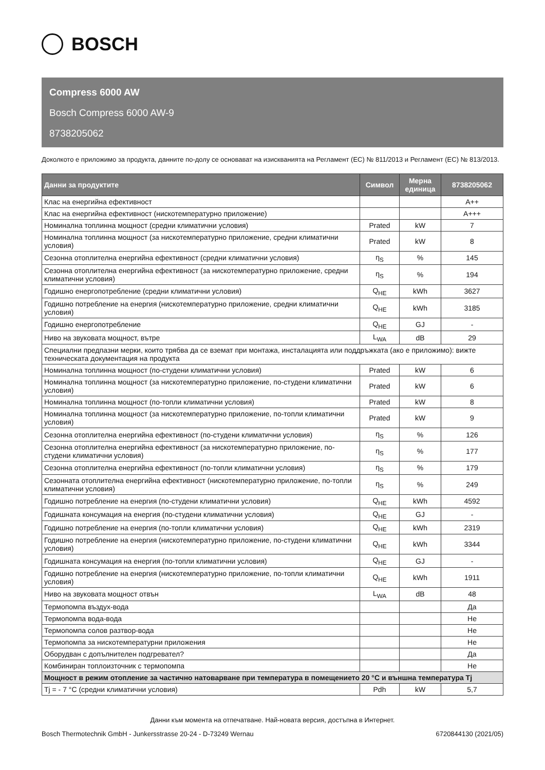BOSCH
Compress 6000 AW
Bosch Compress 6000 AW-9
8738205062
Доколкото е приложимо за продукта, данните по-долу се основават на изискванията на Регламент (ЕС) № 811/2013 и Регламент (ЕС) № 813/2013.
| Данни за продуктите | Символ | Мерна единица | 8738205062 |
| --- | --- | --- | --- |
| Клас на енергийна ефективност | | | A++ |
| Клас на енергийна ефективност (нискотемпературно приложение) | | | A+++ |
| Номинална топлинна мощност (средни климатични условия) | Prated | kW | 7 |
| Номинална топлинна мощност (за нискотемпературно приложение, средни климатични условия) | Prated | kW | 8 |
| Сезонна отоплителна енергийна ефективност (средни климатични условия) | η<sub>S</sub> | % | 145 |
| Сезонна отоплителна енергийна ефективност (за нискотемпературно приложение, средни климатични условия) | η<sub>S</sub> | % | 194 |
| Годишно енергопотребление (средни климатични условия) | Q<sub>HE</sub> | kWh | 3627 |
| Годишно потребление на енергия (нискотемпературно приложение, средни климатични условия) | Q<sub>HE</sub> | kWh | 3185 |
| Годишно енергопотребление | Q<sub>HE</sub> | GJ | - |
| Ниво на звуковата мощност, вътре | L<sub>WA</sub> | dB | 29 |
| Специални предпазни мерки, които трябва да се вземат при монтажа, инсталацията или поддръжката (ако е приложимо): вижте техническата документация на продукта | | | |
| Номинална топлинна мощност (по-студени климатични условия) | Prated | kW | 6 |
| Номинална топлинна мощност (за нискотемпературно приложение, по-студени климатични условия) | Prated | kW | 6 |
| Номинална топлинна мощност (по-топли климатични условия) | Prated | kW | 8 |
| Номинална топлинна мощност (за нискотемпературно приложение, по-топли климатични условия) | Prated | kW | 9 |
| Сезонна отоплителна енергийна ефективност (по-студени климатични условия) | η<sub>S</sub> | % | 126 |
| Сезонна отоплителна енергийна ефективност (за нискотемпературно приложение, по-студени климатични условия) | η<sub>S</sub> | % | 177 |
| Сезонна отоплителна енергийна ефективност (по-топли климатични условия) | η<sub>S</sub> | % | 179 |
| Сезонната отоплителна енергийна ефективност (нискотемпературно приложение, по-топли климатични условия) | η<sub>S</sub> | % | 249 |
| Годишно потребление на енергия (по-студени климатични условия) | Q<sub>HE</sub> | kWh | 4592 |
| Годишната консумация на енергия (по-студени климатични условия) | Q<sub>HE</sub> | GJ | - |
| Годишно потребление на енергия (по-топли климатични условия) | Q<sub>HE</sub> | kWh | 2319 |
| Годишно потребление на енергия (нискотемпературно приложение, по-студени климатични условия) | Q<sub>HE</sub> | kWh | 3344 |
| Годишната консумация на енергия (по-топли климатични условия) | Q<sub>HE</sub> | GJ | - |
| Годишно потребление на енергия (нискотемпературно приложение, по-топли климатични условия) | Q<sub>HE</sub> | kWh | 1911 |
| Ниво на звуковата мощност отвън | L<sub>WA</sub> | dB | 48 |
| Термопомпа въздух-вода | | | Да |
| Термопомпа вода-вода | | | Не |
| Термопомпа солов разтвор-вода | | | Не |
| Термопомпа за нискотемпературни приложения | | | Не |
| Оборудван с допълнителен подгревател? | | | Да |
| Комбиниран топлоизточник с термопомпа | | | Не |
| Мощност в режим отопление за частично натоварване при температура в помещението 20 °C и външна температура Tj | | | |
| Tj = - 7 °C (средни климатични условия) | Pdh | kW | 5,7 |
Данни към момента на отпечатване. Най-новата версия, достъпна в Интернет.
Bosch Thermotechnik GmbH - Junkersstrasse 20-24 - D-73249 Wernau 6720844130 (2021/05)